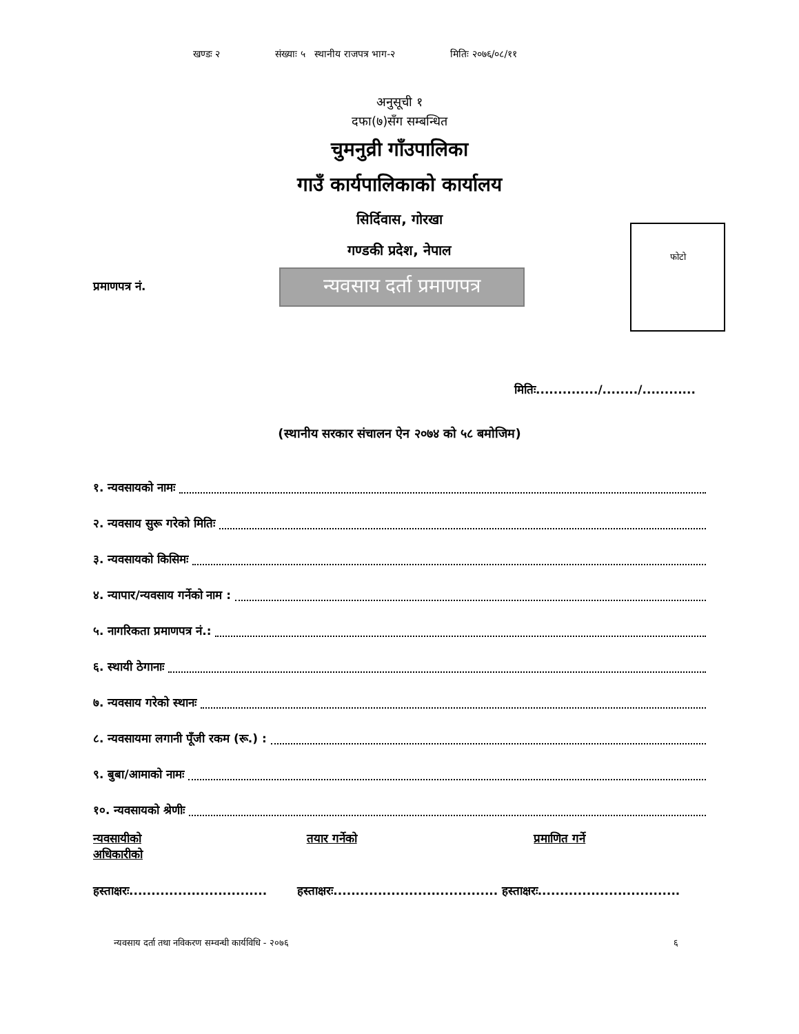खण्डः २ संख्याः ५ स्थानीय राजपत्र भाग-२ मितिः २०७६/०८/११
अनुसूची १
दफा(७)सँग सम्बन्धित
चुमनुव्री गाँउपालिका
गाउँ कार्यपालिकाको कार्यालय
सिर्दिवास, गोरखा
गण्डकी प्रदेश, नेपाल
फोटो
प्रमाणपत्र नं.
न्यवसाय दर्ता प्रमाणपत्र
मितिः............../......../............
(स्थानीय सरकार संचालन ऐन २०७४ को ५८ बमोजिम)
१. न्यवसायको नामः
२. न्यवसाय सुरू गरेको मितिः
३. न्यवसायको किसिमः
४. न्यापार/न्यवसाय गर्नेको नाम :
५. नागरिकता प्रमाणपत्र नं.:
६. स्थायी ठेगानाः
७. न्यवसाय गरेको स्थानः
८. न्यवसायमा लगानी पूँजी रकम (रू.) :
९. बुबा/आमाको नामः
१०. न्यवसायको श्रेणीः
न्यवसायीको
अधिकारीको
तयार गर्नेको प्रमाणित गर्ने
हस्ताक्षरः...............................
हस्ताक्षरः.....................................
हस्ताक्षरः................................
न्यवसाय दर्ता तथा नविकरण सम्वन्धी कार्यविधि - २०७६ ६